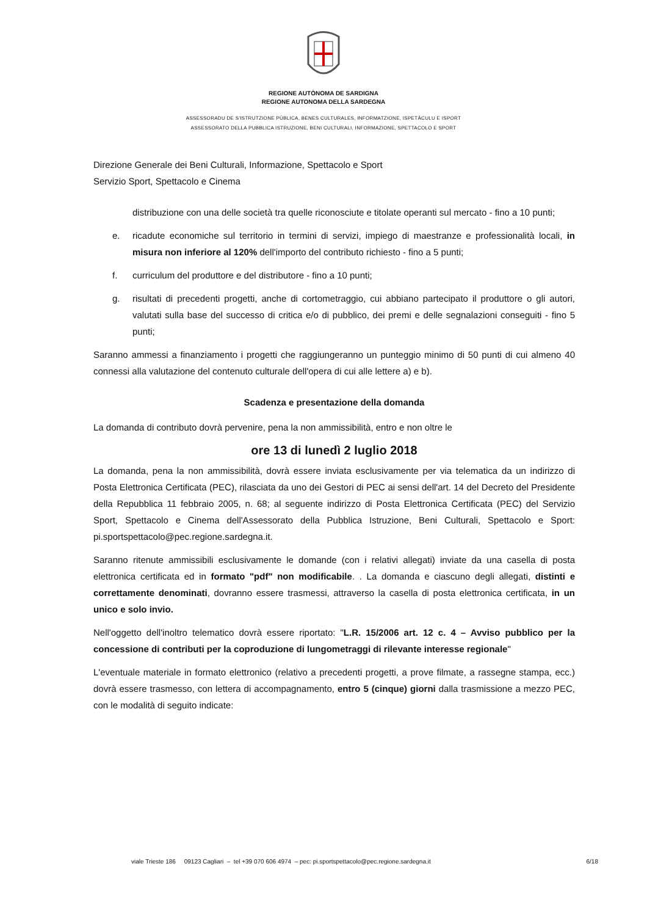REGIONE AUTÒNOMA DE SARDIGNA
REGIONE AUTONOMA DELLA SARDEGNA
ASSESSORADU DE S'ISTRUTZIONE PÙBLICA, BENES CULTURALES, INFORMATZIONE, ISPETÀCULU E ISPORT
ASSESSORATO DELLA PUBBLICA ISTRUZIONE, BENI CULTURALI, INFORMAZIONE, SPETTACOLO E SPORT
Direzione Generale dei Beni Culturali, Informazione, Spettacolo e Sport
Servizio Sport, Spettacolo e Cinema
distribuzione con una delle società tra quelle riconosciute e titolate operanti sul mercato - fino a 10 punti;
e. ricadute economiche sul territorio in termini di servizi, impiego di maestranze e professionalità locali, in misura non inferiore al 120% dell'importo del contributo richiesto - fino a 5 punti;
f. curriculum del produttore e del distributore - fino a 10 punti;
g. risultati di precedenti progetti, anche di cortometraggio, cui abbiano partecipato il produttore o gli autori, valutati sulla base del successo di critica e/o di pubblico, dei premi e delle segnalazioni conseguiti - fino 5 punti;
Saranno ammessi a finanziamento i progetti che raggiungeranno un punteggio minimo di 50 punti di cui almeno 40 connessi alla valutazione del contenuto culturale dell'opera di cui alle lettere a) e b).
Scadenza e presentazione della domanda
La domanda di contributo dovrà pervenire, pena la non ammissibilità, entro e non oltre le
ore 13 di lunedì 2 luglio 2018
La domanda, pena la non ammissibilità, dovrà essere inviata esclusivamente per via telematica da un indirizzo di Posta Elettronica Certificata (PEC), rilasciata da uno dei Gestori di PEC ai sensi dell'art. 14 del Decreto del Presidente della Repubblica 11 febbraio 2005, n. 68; al seguente indirizzo di Posta Elettronica Certificata (PEC) del Servizio Sport, Spettacolo e Cinema dell'Assessorato della Pubblica Istruzione, Beni Culturali, Spettacolo e Sport: pi.sportspettacolo@pec.regione.sardegna.it.
Saranno ritenute ammissibili esclusivamente le domande (con i relativi allegati) inviate da una casella di posta elettronica certificata ed in formato "pdf" non modificabile. . La domanda e ciascuno degli allegati, distinti e correttamente denominati, dovranno essere trasmessi, attraverso la casella di posta elettronica certificata, in un unico e solo invio.
Nell'oggetto dell'inoltro telematico dovrà essere riportato: "L.R. 15/2006 art. 12 c. 4 – Avviso pubblico per la concessione di contributi per la coproduzione di lungometraggi di rilevante interesse regionale"
L'eventuale materiale in formato elettronico (relativo a precedenti progetti, a prove filmate, a rassegne stampa, ecc.) dovrà essere trasmesso, con lettera di accompagnamento, entro 5 (cinque) giorni dalla trasmissione a mezzo PEC, con le modalità di seguito indicate:
viale Trieste 186 09123 Cagliari – tel +39 070 606 4974 – pec: pi.sportspettacolo@pec.regione.sardegna.it 6/18